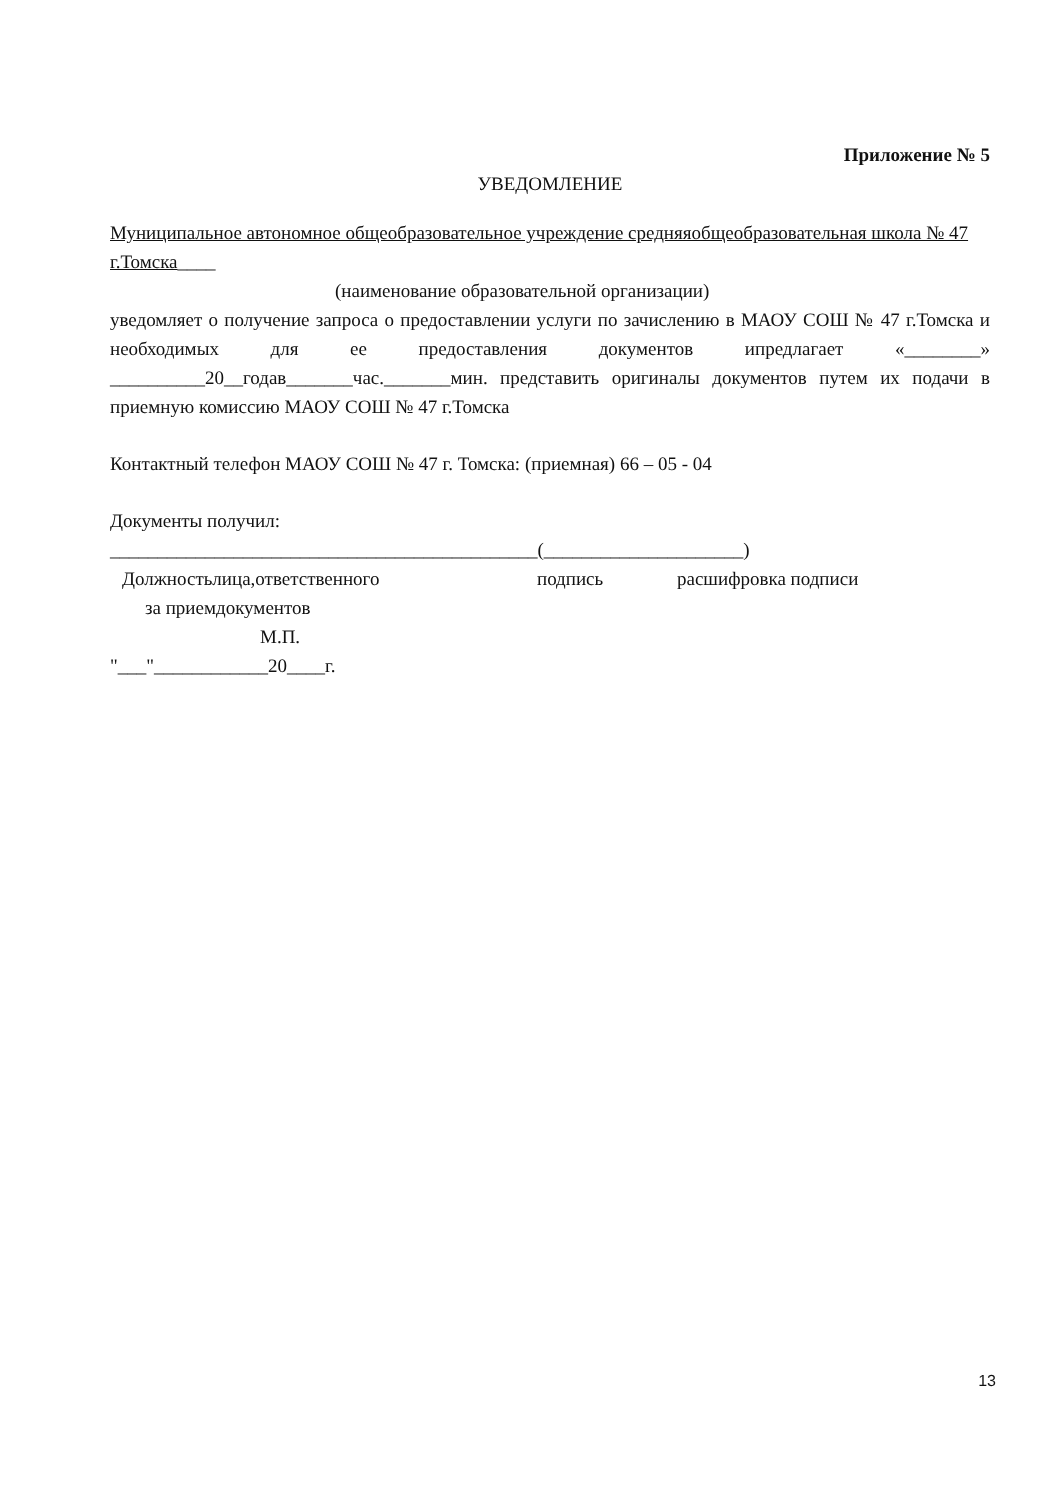Приложение № 5
УВЕДОМЛЕНИЕ
Муниципальное автономное общеобразовательное учреждение средняяобщеобразовательная школа № 47 г.Томска____
(наименование образовательной организации)
уведомляет о получение запроса о предоставлении услуги по зачислению в МАОУ СОШ № 47 г.Томска и необходимых для ее предоставления документов ипредлагает «________» __________20__годав_______час._______мин. представить оригиналы документов путем их подачи в приемную комиссию МАОУ СОШ № 47 г.Томска
Контактный телефон МАОУ СОШ № 47 г. Томска: (приемная) 66 – 05 - 04
Документы получил:
_____________________________________________(_____________________)
Должностьлица,ответственного подпись расшифровка подписи
за приемдокументов
М.П.
"___"____________20____г.
13